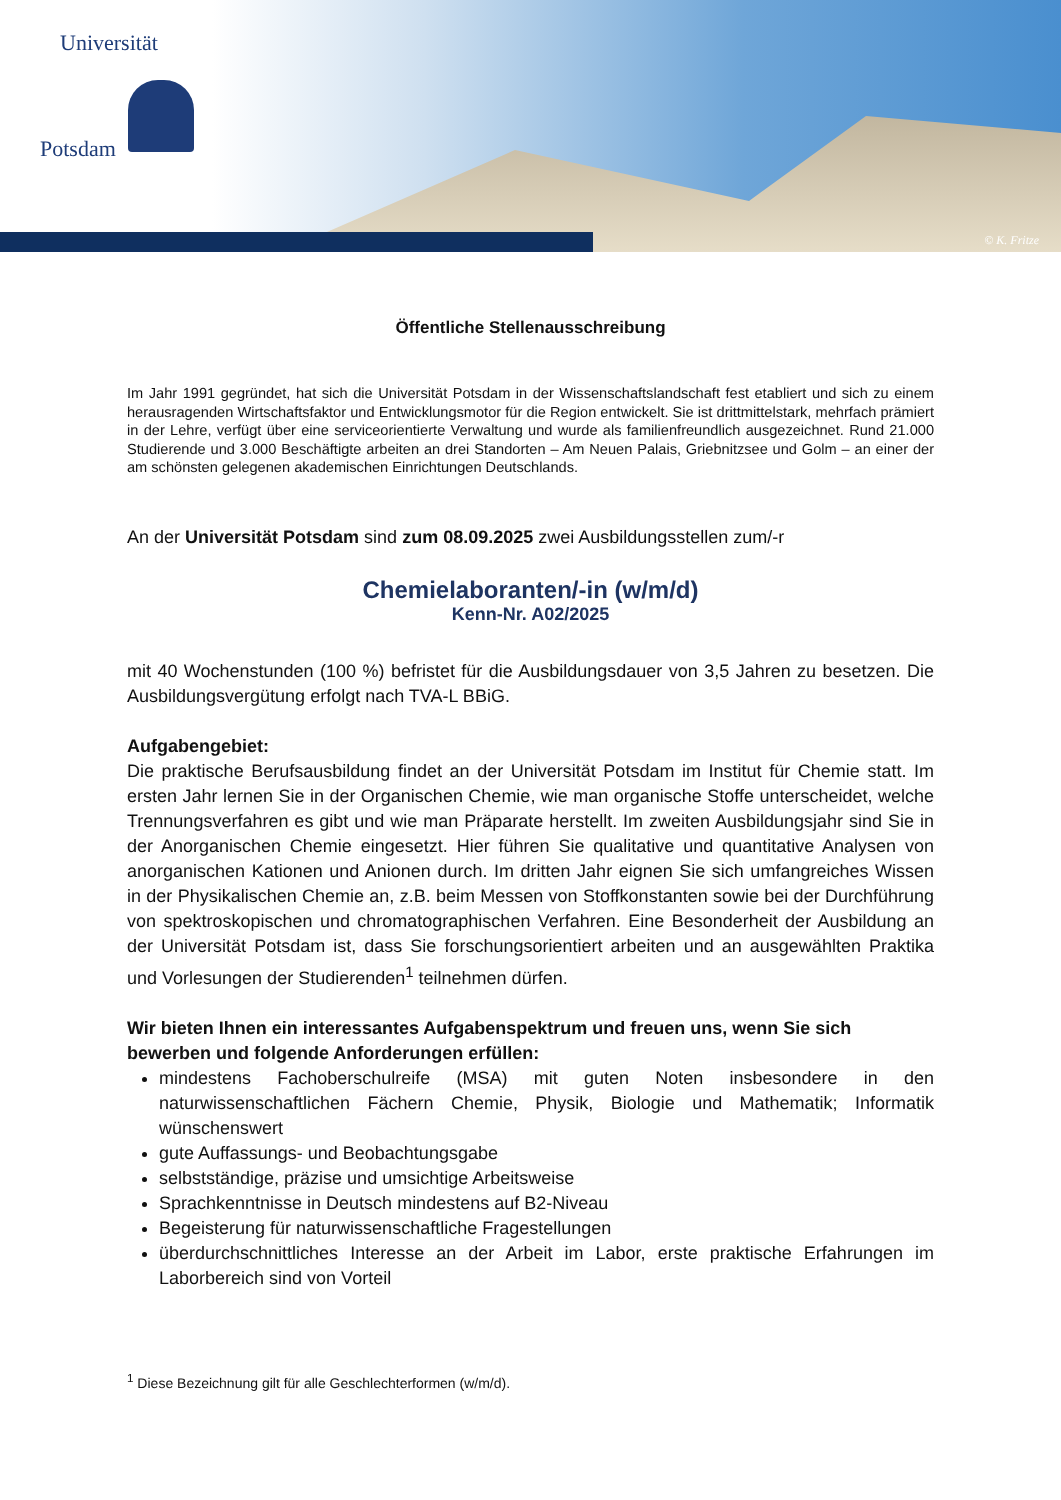Universität
Potsdam
© K. Fritze
Öffentliche Stellenausschreibung
Im Jahr 1991 gegründet, hat sich die Universität Potsdam in der Wissenschaftslandschaft fest etabliert und sich zu einem herausragenden Wirtschaftsfaktor und Entwicklungsmotor für die Region entwickelt. Sie ist drittmittelstark, mehrfach prämiert in der Lehre, verfügt über eine serviceorientierte Verwaltung und wurde als familienfreundlich ausgezeichnet. Rund 21.000 Studierende und 3.000 Beschäftigte arbeiten an drei Standorten – Am Neuen Palais, Griebnitzsee und Golm – an einer der am schönsten gelegenen akademischen Einrichtungen Deutschlands.
An der Universität Potsdam sind zum 08.09.2025 zwei Ausbildungsstellen zum/-r
Chemielaboranten/-in (w/m/d)
Kenn-Nr. A02/2025
mit 40 Wochenstunden (100 %) befristet für die Ausbildungsdauer von 3,5 Jahren zu besetzen. Die Ausbildungsvergütung erfolgt nach TVA-L BBiG.
Aufgabengebiet:
Die praktische Berufsausbildung findet an der Universität Potsdam im Institut für Chemie statt. Im ersten Jahr lernen Sie in der Organischen Chemie, wie man organische Stoffe unterscheidet, welche Trennungsverfahren es gibt und wie man Präparate herstellt. Im zweiten Ausbildungsjahr sind Sie in der Anorganischen Chemie eingesetzt. Hier führen Sie qualitative und quantitative Analysen von anorganischen Kationen und Anionen durch. Im dritten Jahr eignen Sie sich umfangreiches Wissen in der Physikalischen Chemie an, z.B. beim Messen von Stoffkonstanten sowie bei der Durchführung von spektroskopischen und chromatographischen Verfahren. Eine Besonderheit der Ausbildung an der Universität Potsdam ist, dass Sie forschungsorientiert arbeiten und an ausgewählten Praktika und Vorlesungen der Studierenden<sup>1</sup> teilnehmen dürfen.
Wir bieten Ihnen ein interessantes Aufgabenspektrum und freuen uns, wenn Sie sich bewerben und folgende Anforderungen erfüllen:
mindestens Fachoberschulreife (MSA) mit guten Noten insbesondere in den naturwissenschaftlichen Fächern Chemie, Physik, Biologie und Mathematik; Informatik wünschenswert
gute Auffassungs- und Beobachtungsgabe
selbstständige, präzise und umsichtige Arbeitsweise
Sprachkenntnisse in Deutsch mindestens auf B2-Niveau
Begeisterung für naturwissenschaftliche Fragestellungen
überdurchschnittliches Interesse an der Arbeit im Labor, erste praktische Erfahrungen im Laborbereich sind von Vorteil
<sup>1</sup> Diese Bezeichnung gilt für alle Geschlechterformen (w/m/d).